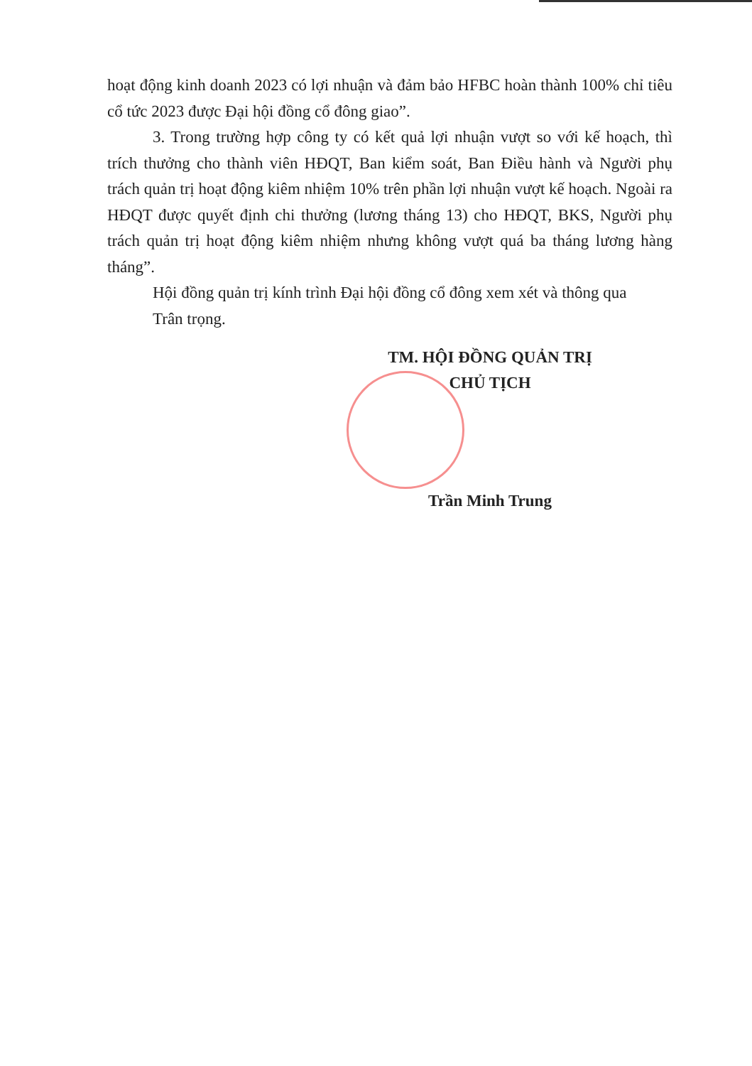hoạt động kinh doanh 2023 có lợi nhuận và đảm bảo HFBC hoàn thành 100% chỉ tiêu cổ tức 2023 được Đại hội đồng cổ đông giao”.
3. Trong trường hợp công ty có kết quả lợi nhuận vượt so với kế hoạch, thì trích thưởng cho thành viên HĐQT, Ban kiểm soát, Ban Điều hành và Người phụ trách quản trị hoạt động kiêm nhiệm 10% trên phần lợi nhuận vượt kế hoạch. Ngoài ra HĐQT được quyết định chi thưởng (lương tháng 13) cho HĐQT, BKS, Người phụ trách quản trị hoạt động kiêm nhiệm nhưng không vượt quá ba tháng lương hàng tháng”.
Hội đồng quản trị kính trình Đại hội đồng cổ đông xem xét và thông qua
Trân trọng.
TM. HỘI ĐỒNG QUẢN TRỊ
CHỦ TỊCH
Trần Minh Trung